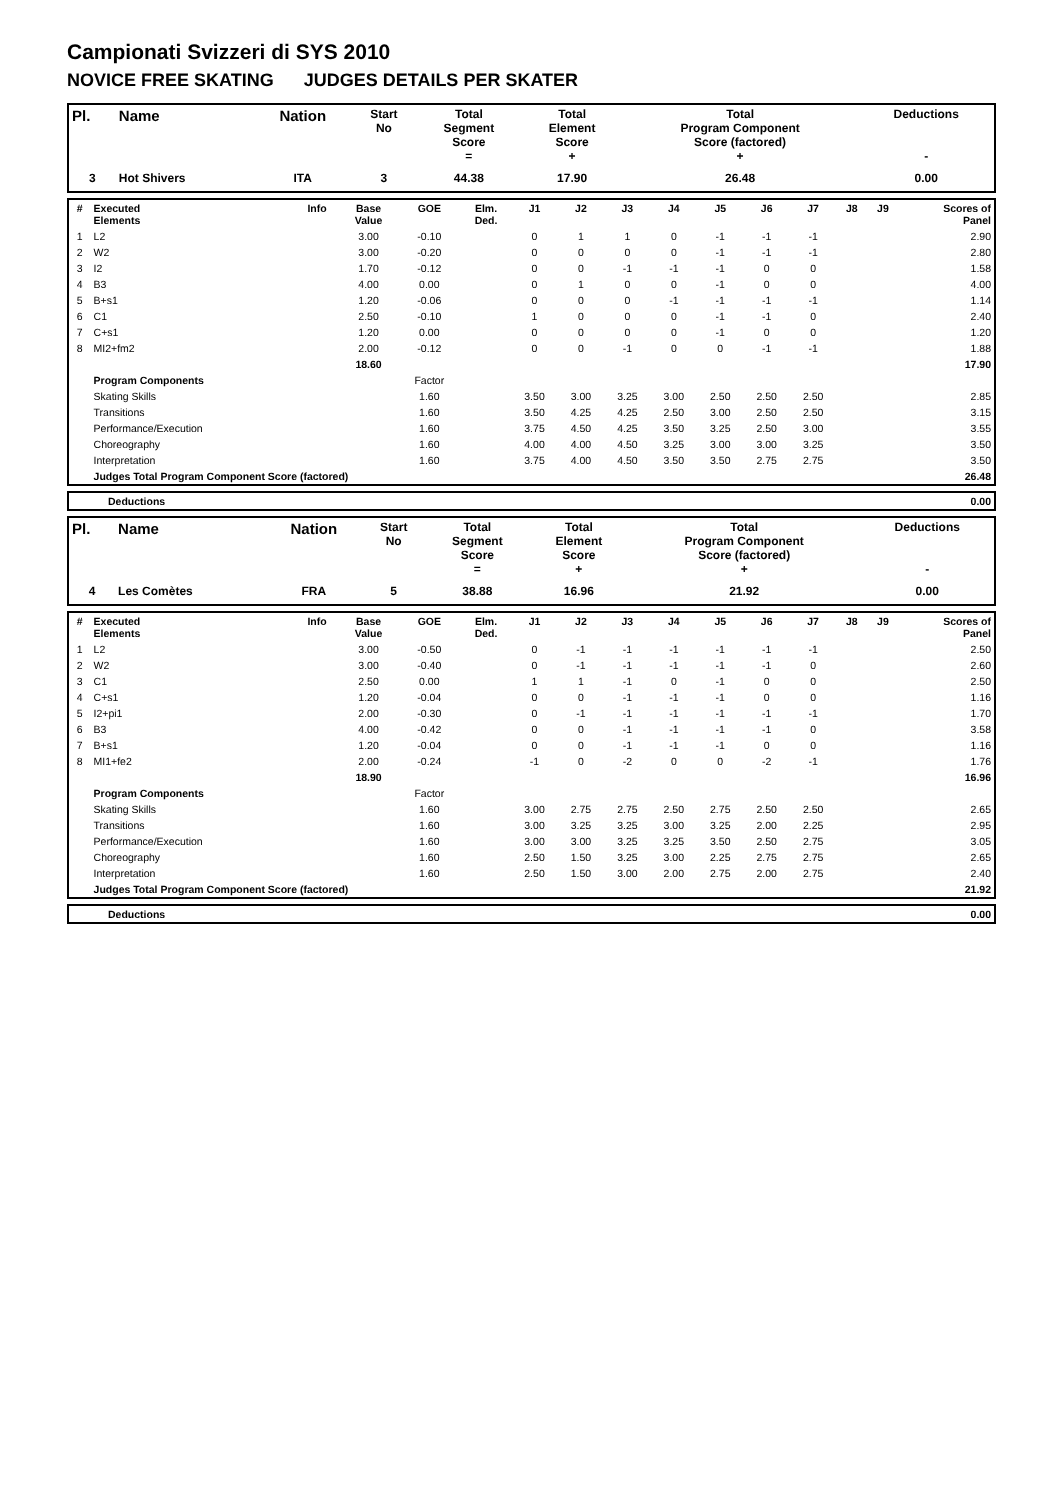Campionati Svizzeri di SYS 2010
NOVICE FREE SKATING JUDGES DETAILS PER SKATER
| Pl. | Name | Nation | Start No | Total Segment Score = | Total Element Score + | Total Program Component Score (factored) + | Deductions - |
| --- | --- | --- | --- | --- | --- | --- | --- |
| 3 | Hot Shivers | ITA | 3 | 44.38 | 17.90 | 26.48 | 0.00 |
| # | Executed Elements | Info | Base Value | GOE | Elm. Ded. | J1 | J2 | J3 | J4 | J5 | J6 | J7 | J8 | J9 | Scores of Panel |
| --- | --- | --- | --- | --- | --- | --- | --- | --- | --- | --- | --- | --- | --- | --- | --- |
| 1 | L2 | | 3.00 | -0.10 | | 0 | 1 | 1 | 0 | -1 | -1 | -1 | | | 2.90 |
| 2 | W2 | | 3.00 | -0.20 | | 0 | 0 | 0 | 0 | -1 | -1 | -1 | | | 2.80 |
| 3 | I2 | | 1.70 | -0.12 | | 0 | 0 | -1 | -1 | -1 | 0 | 0 | | | 1.58 |
| 4 | B3 | | 4.00 | 0.00 | | 0 | 1 | 0 | 0 | -1 | 0 | 0 | | | 4.00 |
| 5 | B+s1 | | 1.20 | -0.06 | | 0 | 0 | 0 | -1 | -1 | -1 | -1 | | | 1.14 |
| 6 | C1 | | 2.50 | -0.10 | | 1 | 0 | 0 | 0 | -1 | -1 | 0 | | | 2.40 |
| 7 | C+s1 | | 1.20 | 0.00 | | 0 | 0 | 0 | 0 | -1 | 0 | 0 | | | 1.20 |
| 8 | MI2+fm2 | | 2.00 | -0.12 | | 0 | 0 | -1 | 0 | 0 | -1 | -1 | | | 1.88 |
| | | | 18.60 | | | | | | | | | | | | 17.90 |
| | Program Components | | | Factor | | | | | | | | | | | |
| | Skating Skills | | | 1.60 | | 3.50 | 3.00 | 3.25 | 3.00 | 2.50 | 2.50 | 2.50 | | | 2.85 |
| | Transitions | | | 1.60 | | 3.50 | 4.25 | 4.25 | 2.50 | 3.00 | 2.50 | 2.50 | | | 3.15 |
| | Performance/Execution | | | 1.60 | | 3.75 | 4.50 | 4.25 | 3.50 | 3.25 | 2.50 | 3.00 | | | 3.55 |
| | Choreography | | | 1.60 | | 4.00 | 4.00 | 4.50 | 3.25 | 3.00 | 3.00 | 3.25 | | | 3.50 |
| | Interpretation | | | 1.60 | | 3.75 | 4.00 | 4.50 | 3.50 | 3.50 | 2.75 | 2.75 | | | 3.50 |
| | Judges Total Program Component Score (factored) | | | | | | | | | | | | | | 26.48 |
| | Deductions | 0.00 |
| Pl. | Name | Nation | Start No | Total Segment Score = | Total Element Score + | Total Program Component Score (factored) + | Deductions - |
| --- | --- | --- | --- | --- | --- | --- | --- |
| 4 | Les Comètes | FRA | 5 | 38.88 | 16.96 | 21.92 | 0.00 |
| # | Executed Elements | Info | Base Value | GOE | Elm. Ded. | J1 | J2 | J3 | J4 | J5 | J6 | J7 | J8 | J9 | Scores of Panel |
| --- | --- | --- | --- | --- | --- | --- | --- | --- | --- | --- | --- | --- | --- | --- | --- |
| 1 | L2 | | 3.00 | -0.50 | | 0 | -1 | -1 | -1 | -1 | -1 | -1 | | | 2.50 |
| 2 | W2 | | 3.00 | -0.40 | | 0 | -1 | -1 | -1 | -1 | -1 | 0 | | | 2.60 |
| 3 | C1 | | 2.50 | 0.00 | | 1 | 1 | -1 | 0 | -1 | 0 | 0 | | | 2.50 |
| 4 | C+s1 | | 1.20 | -0.04 | | 0 | 0 | -1 | -1 | -1 | 0 | 0 | | | 1.16 |
| 5 | I2+pi1 | | 2.00 | -0.30 | | 0 | -1 | -1 | -1 | -1 | -1 | -1 | | | 1.70 |
| 6 | B3 | | 4.00 | -0.42 | | 0 | 0 | -1 | -1 | -1 | -1 | 0 | | | 3.58 |
| 7 | B+s1 | | 1.20 | -0.04 | | 0 | 0 | -1 | -1 | -1 | 0 | 0 | | | 1.16 |
| 8 | MI1+fe2 | | 2.00 | -0.24 | | -1 | 0 | -2 | 0 | 0 | -2 | -1 | | | 1.76 |
| | | | 18.90 | | | | | | | | | | | | 16.96 |
| | Program Components | | | Factor | | | | | | | | | | | |
| | Skating Skills | | | 1.60 | | 3.00 | 2.75 | 2.75 | 2.50 | 2.75 | 2.50 | 2.50 | | | 2.65 |
| | Transitions | | | 1.60 | | 3.00 | 3.25 | 3.25 | 3.00 | 3.25 | 2.00 | 2.25 | | | 2.95 |
| | Performance/Execution | | | 1.60 | | 3.00 | 3.00 | 3.25 | 3.25 | 3.50 | 2.50 | 2.75 | | | 3.05 |
| | Choreography | | | 1.60 | | 2.50 | 1.50 | 3.25 | 3.00 | 2.25 | 2.75 | 2.75 | | | 2.65 |
| | Interpretation | | | 1.60 | | 2.50 | 1.50 | 3.00 | 2.00 | 2.75 | 2.00 | 2.75 | | | 2.40 |
| | Judges Total Program Component Score (factored) | | | | | | | | | | | | | | 21.92 |
| | Deductions | 0.00 |